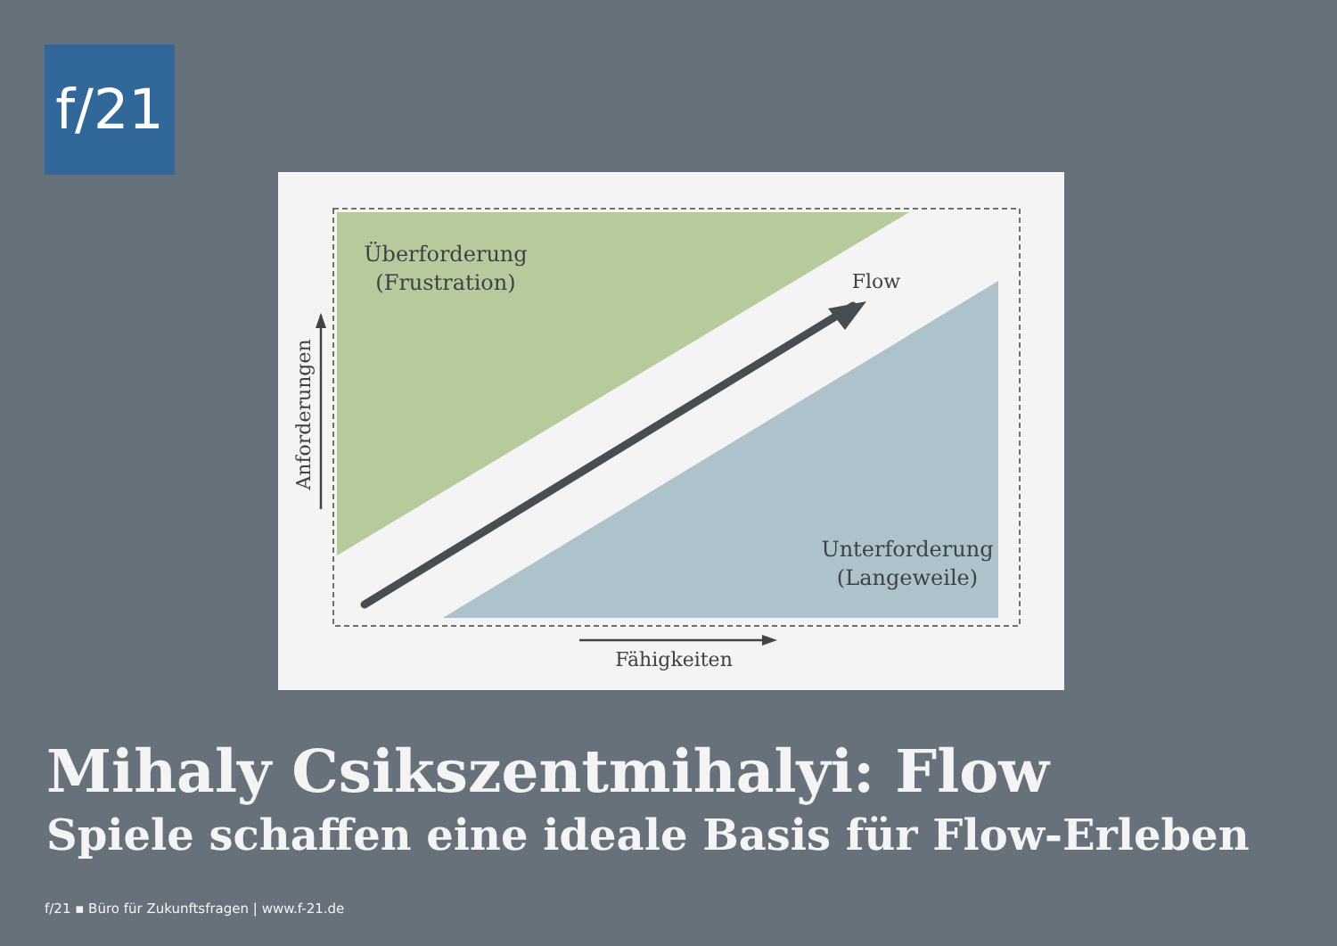f/21
Überforderung
(Frustration)
Flow
Unterforderung
(Langeweile)
Fähigkeiten
Anforderungen
Mihaly Csikszentmihalyi: Flow
Spiele schaffen eine ideale Basis für Flow-Erleben
f/21 ▪ Büro für Zukunftsfragen | www.f-21.de